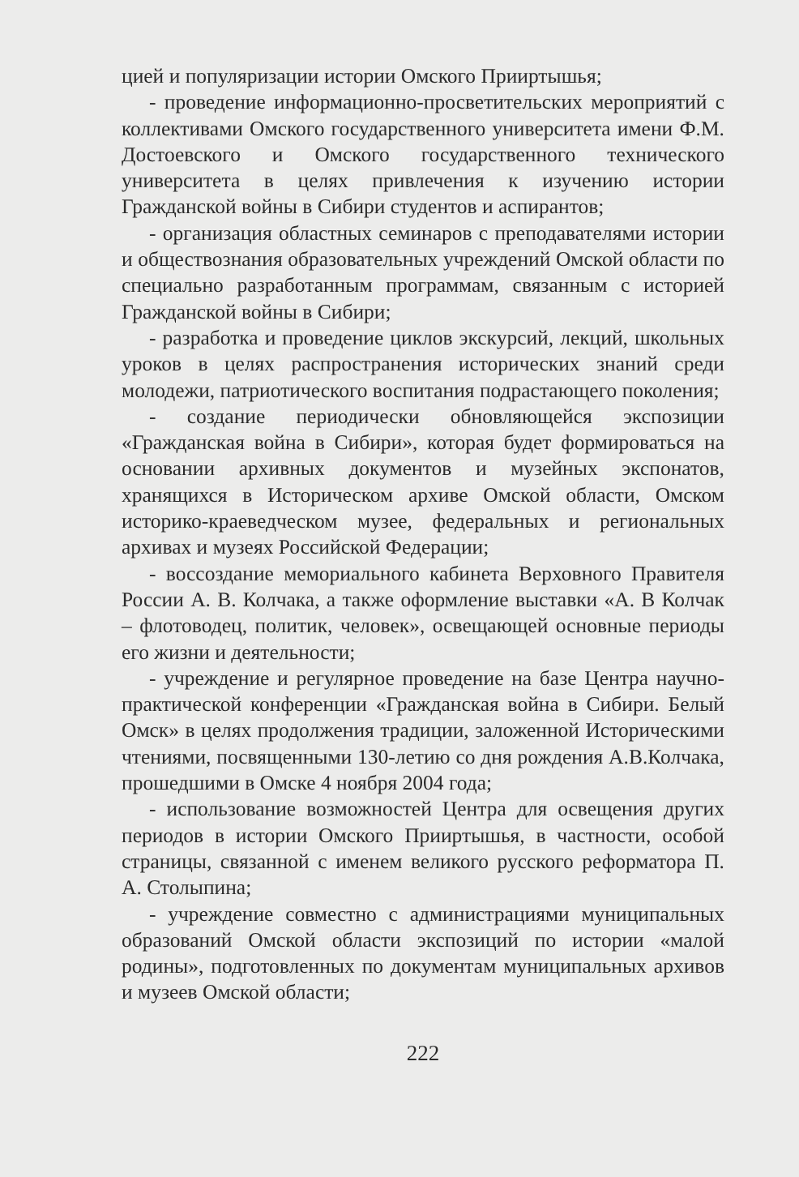цией и популяризации истории Омского Прииртышья;
- проведение информационно-просветительских мероприятий с коллективами Омского государственного университета имени Ф.М. Достоевского и Омского государственного технического университета в целях привлечения к изучению истории Гражданской войны в Сибири студентов и аспирантов;
- организация областных семинаров с преподавателями истории и обществознания образовательных учреждений Омской области по специально разработанным программам, связанным с историей Гражданской войны в Сибири;
- разработка и проведение циклов экскурсий, лекций, школьных уроков в целях распространения исторических знаний среди молодежи, патриотического воспитания подрастающего поколения;
- создание периодически обновляющейся экспозиции «Гражданская война в Сибири», которая будет формироваться на основании архивных документов и музейных экспонатов, хранящихся в Историческом архиве Омской области, Омском историко-краеведческом музее, федеральных и региональных архивах и музеях Российской Федерации;
- воссоздание мемориального кабинета Верховного Правителя России А. В. Колчака, а также оформление выставки «А. В Колчак – флотоводец, политик, человек», освещающей основные периоды его жизни и деятельности;
- учреждение и регулярное проведение на базе Центра научно-практической конференции «Гражданская война в Сибири. Белый Омск» в целях продолжения традиции, заложенной Историческими чтениями, посвященными 130-летию со дня рождения А.В.Колчака, прошедшими в Омске 4 ноября 2004 года;
- использование возможностей Центра для освещения других периодов в истории Омского Прииртышья, в частности, особой страницы, связанной с именем великого русского реформатора П. А. Столыпина;
- учреждение совместно с администрациями муниципальных образований Омской области экспозиций по истории «малой родины», подготовленных по документам муниципальных архивов и музеев Омской области;
222